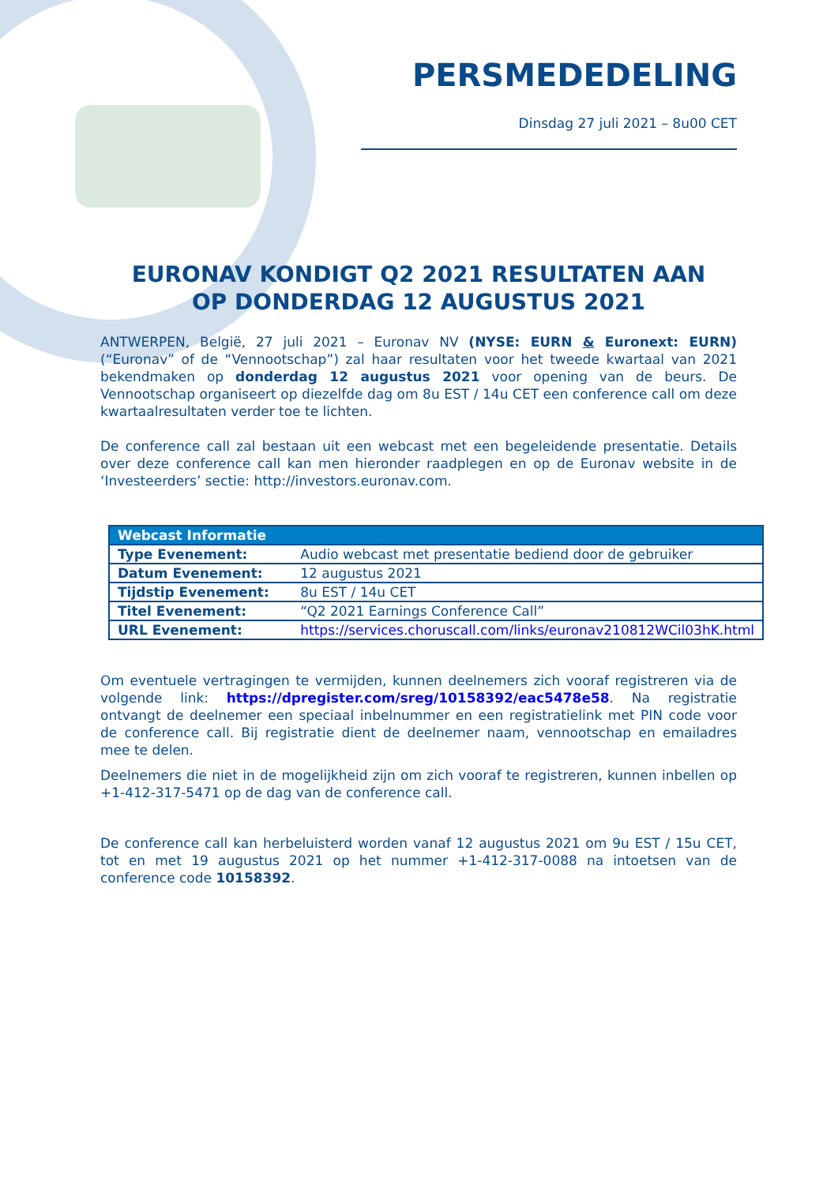PERSMEDEDELING
Dinsdag 27 juli 2021 – 8u00 CET
EURONAV KONDIGT Q2 2021 RESULTATEN AAN
OP DONDERDAG 12 AUGUSTUS 2021
ANTWERPEN, België, 27 juli 2021 – Euronav NV (NYSE: EURN & Euronext: EURN) (“Euronav” of de “Vennootschap”) zal haar resultaten voor het tweede kwartaal van 2021 bekendmaken op donderdag 12 augustus 2021 voor opening van de beurs. De Vennootschap organiseert op diezelfde dag om 8u EST / 14u CET een conference call om deze kwartaalresultaten verder toe te lichten.
De conference call zal bestaan uit een webcast met een begeleidende presentatie. Details over deze conference call kan men hieronder raadplegen en op de Euronav website in de ‘Investeerders’ sectie: http://investors.euronav.com.
| Webcast Informatie | |
| --- | --- |
| Type Evenement: | Audio webcast met presentatie bediend door de gebruiker |
| Datum Evenement: | 12 augustus 2021 |
| Tijdstip Evenement: | 8u EST / 14u CET |
| Titel Evenement: | “Q2 2021 Earnings Conference Call” |
| URL Evenement: | https://services.choruscall.com/links/euronav210812WCil03hK.html |
Om eventuele vertragingen te vermijden, kunnen deelnemers zich vooraf registreren via de volgende link: https://dpregister.com/sreg/10158392/eac5478e58. Na registratie ontvangt de deelnemer een speciaal inbelnummer en een registratielink met PIN code voor de conference call. Bij registratie dient de deelnemer naam, vennootschap en emailadres mee te delen.
Deelnemers die niet in de mogelijkheid zijn om zich vooraf te registreren, kunnen inbellen op +1-412-317-5471 op de dag van de conference call.
De conference call kan herbeluisterd worden vanaf 12 augustus 2021 om 9u EST / 15u CET, tot en met 19 augustus 2021 op het nummer +1-412-317-0088 na intoetsen van de conference code 10158392.